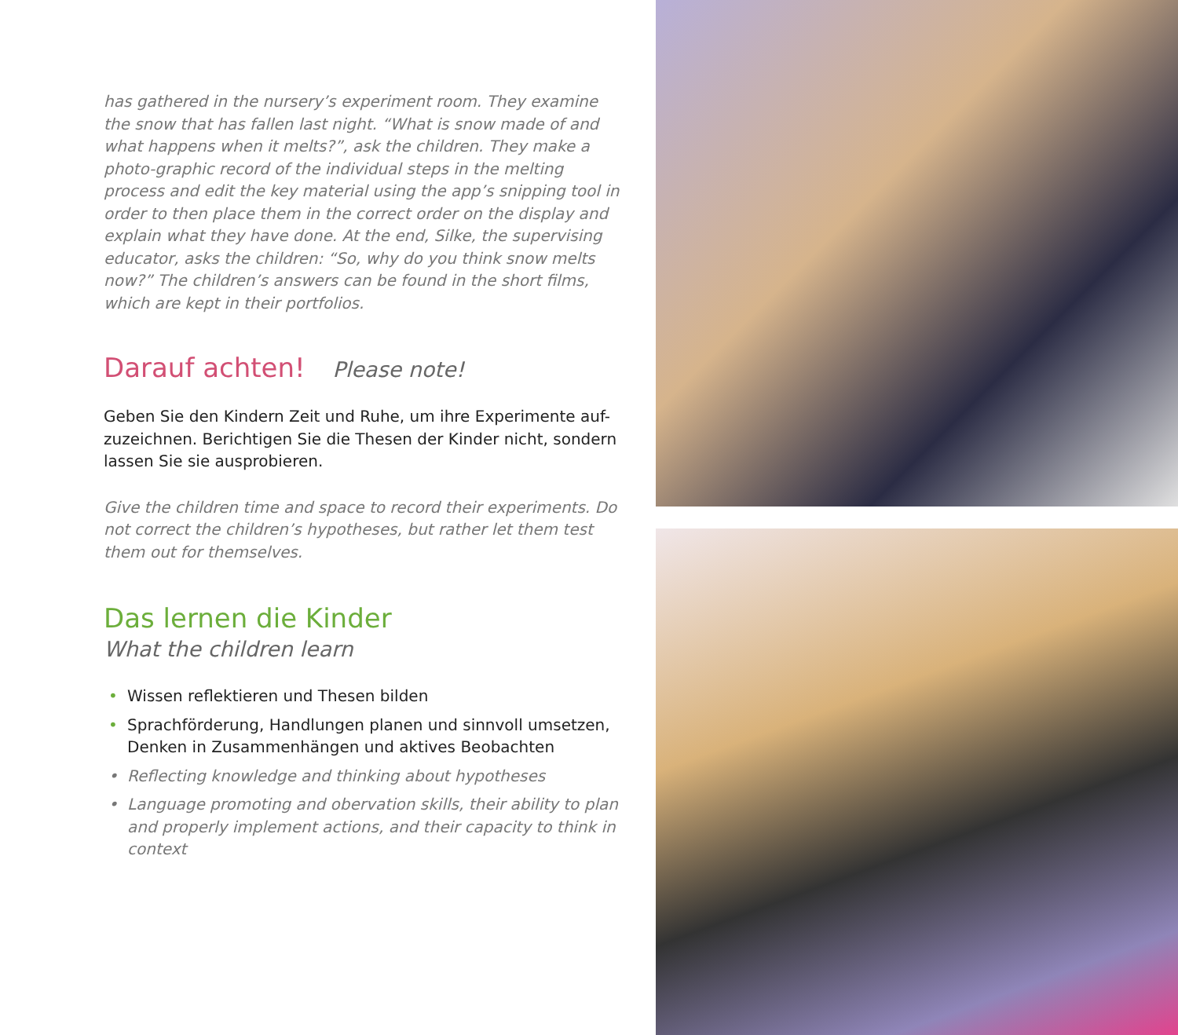has gathered in the nursery’s experiment room. They examine the snow that has fallen last night. “What is snow made of and what happens when it melts?”, ask the children. They make a photo-graphic record of the individual steps in the melting process and edit the key material using the app’s snipping tool in order to then place them in the correct order on the display and explain what they have done. At the end, Silke, the supervising educator, asks the children: “So, why do you think snow melts now?” The children’s answers can be found in the short films, which are kept in their portfolios.
Darauf achten! Please note!
Geben Sie den Kindern Zeit und Ruhe, um ihre Experimente auf-zuzeichnen. Berichtigen Sie die Thesen der Kinder nicht, sondern lassen Sie sie ausprobieren.
Give the children time and space to record their experiments. Do not correct the children’s hypotheses, but rather let them test them out for themselves.
Das lernen die Kinder
What the children learn
• Wissen reflektieren und Thesen bilden
• Sprachförderung, Handlungen planen und sinnvoll umsetzen, Denken in Zusammenhängen und aktives Beobachten
• Reflecting knowledge and thinking about hypotheses
• Language promoting and obervation skills, their ability to plan and properly implement actions, and their capacity to think in context